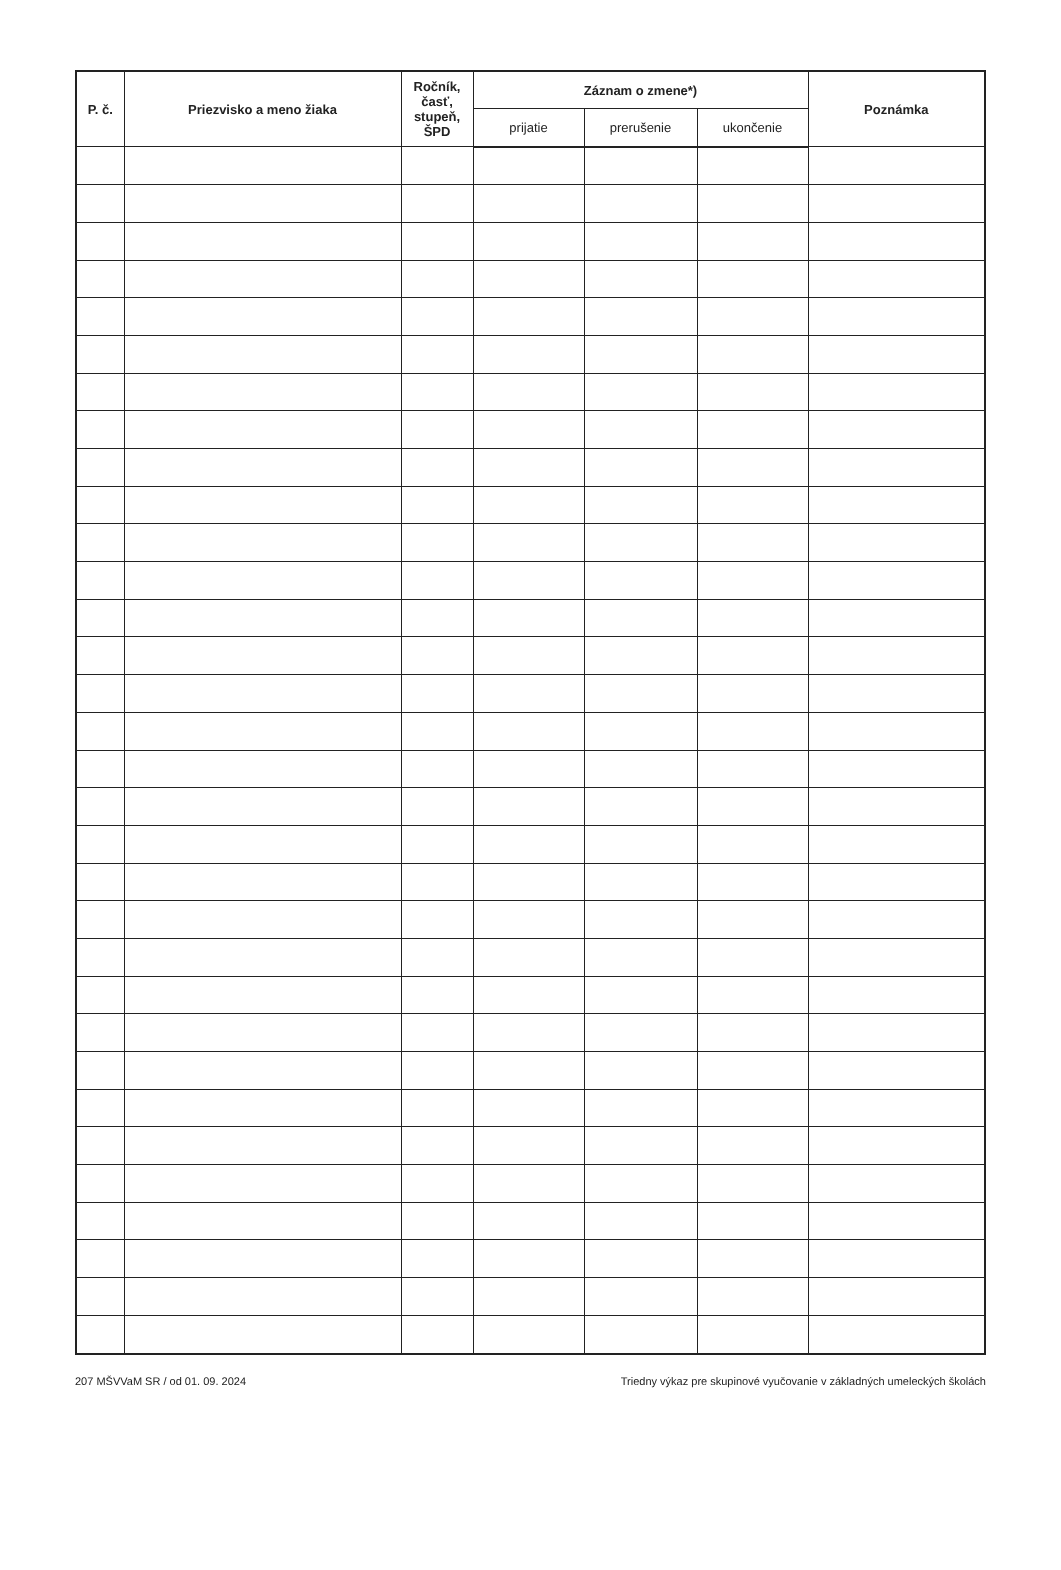| P. č. | Priezvisko a meno žiaka | Ročník, časť, stupeň, ŠPD | Záznam o zmene*) | | | Poznámka |
| --- | --- | --- | --- | --- | --- | --- |
| | | | prijatie | prerušenie | ukončenie | |
207 MŠVVaM SR / od 01. 09. 2024 Triedny výkaz pre skupinové vyučovanie v základných umeleckých školách